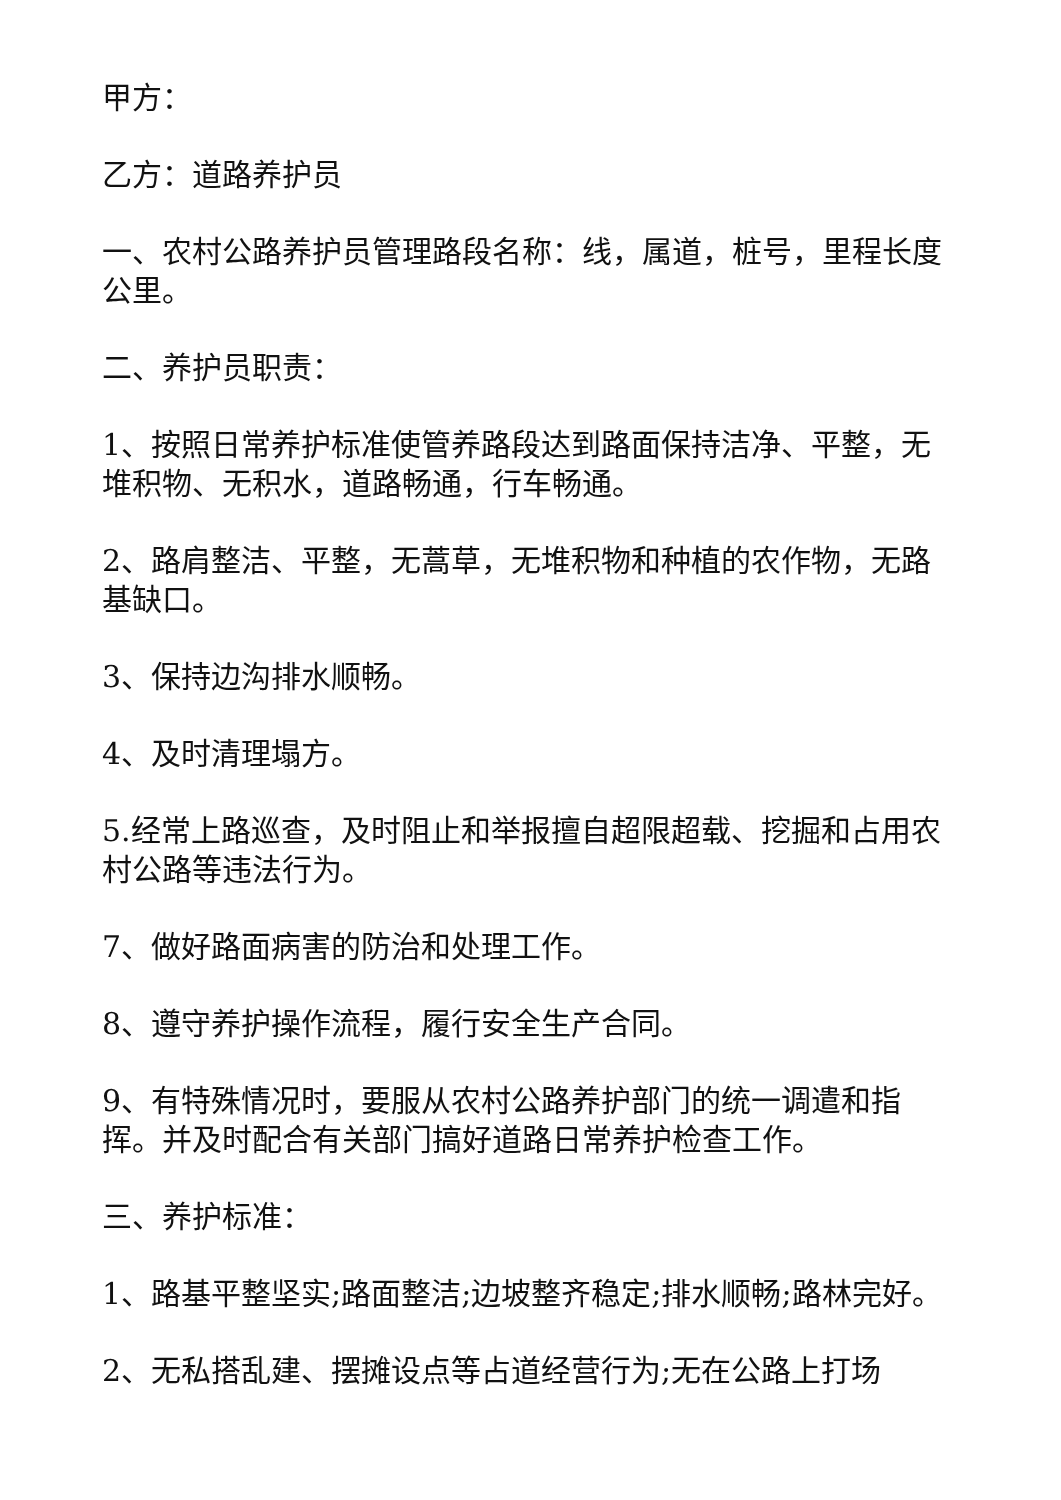甲方：
乙方：道路养护员
一、农村公路养护员管理路段名称：线，属道，桩号，里程长度公里。
二、养护员职责：
1、按照日常养护标准使管养路段达到路面保持洁净、平整，无堆积物、无积水，道路畅通，行车畅通。
2、路肩整洁、平整，无蒿草，无堆积物和种植的农作物，无路基缺口。
3、保持边沟排水顺畅。
4、及时清理塌方。
5.经常上路巡查，及时阻止和举报擅自超限超载、挖掘和占用农村公路等违法行为。
7、做好路面病害的防治和处理工作。
8、遵守养护操作流程，履行安全生产合同。
9、有特殊情况时，要服从农村公路养护部门的统一调遣和指挥。并及时配合有关部门搞好道路日常养护检查工作。
三、养护标准：
1、路基平整坚实;路面整洁;边坡整齐稳定;排水顺畅;路林完好。
2、无私搭乱建、摆摊设点等占道经营行为;无在公路上打场